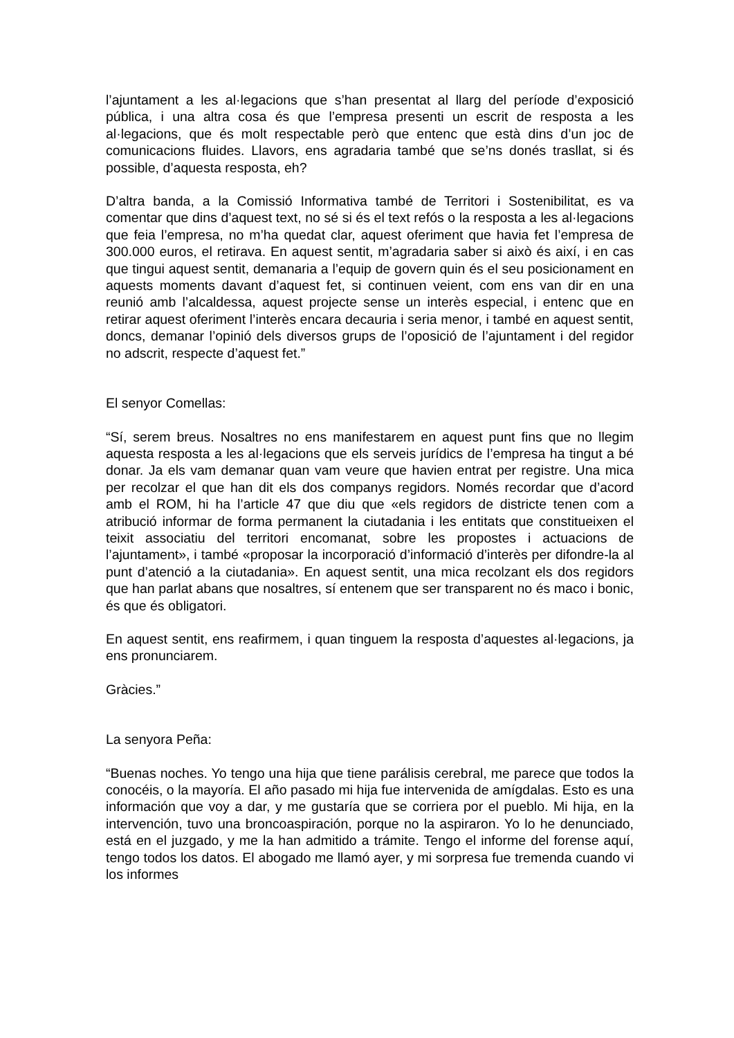l’ajuntament a les al·legacions que s’han presentat al llarg del període d’exposició pública, i una altra cosa és que l’empresa presenti un escrit de resposta a les al·legacions, que és molt respectable però que entenc que està dins d’un joc de comunicacions fluides. Llavors, ens agradaria també que se’ns donés trasllat, si és possible, d’aquesta resposta, eh?
D’altra banda, a la Comissió Informativa també de Territori i Sostenibilitat, es va comentar que dins d’aquest text, no sé si és el text refós o la resposta a les al·legacions que feia l’empresa, no m’ha quedat clar, aquest oferiment que havia fet l’empresa de 300.000 euros, el retirava. En aquest sentit, m’agradaria saber si això és així, i en cas que tingui aquest sentit, demanaria a l’equip de govern quin és el seu posicionament en aquests moments davant d’aquest fet, si continuen veient, com ens van dir en una reunió amb l’alcaldessa, aquest projecte sense un interès especial, i entenc que en retirar aquest oferiment l’interès encara decauria i seria menor, i també en aquest sentit, doncs, demanar l’opinió dels diversos grups de l’oposició de l’ajuntament i del regidor no adscrit, respecte d’aquest fet.”
El senyor Comellas:
“Sí, serem breus. Nosaltres no ens manifestarem en aquest punt fins que no llegim aquesta resposta a les al·legacions que els serveis jurídics de l’empresa ha tingut a bé donar. Ja els vam demanar quan vam veure que havien entrat per registre. Una mica per recolzar el que han dit els dos companys regidors. Només recordar que d’acord amb el ROM, hi ha l’article 47 que diu que «els regidors de districte tenen com a atribució informar de forma permanent la ciutadania i les entitats que constitueixen el teixit associatiu del territori encomanat, sobre les propostes i actuacions de l’ajuntament», i també «proposar la incorporació d’informació d’interès per difondre-la al punt d’atenció a la ciutadania». En aquest sentit, una mica recolzant els dos regidors que han parlat abans que nosaltres, sí entenem que ser transparent no és maco i bonic, és que és obligatori.
En aquest sentit, ens reafirmem, i quan tinguem la resposta d’aquestes al·legacions, ja ens pronunciarem.
Gràcies.”
La senyora Peña:
“Buenas noches. Yo tengo una hija que tiene parálisis cerebral, me parece que todos la conocéis, o la mayoría. El año pasado mi hija fue intervenida de amígdalas. Esto es una información que voy a dar, y me gustaría que se corriera por el pueblo. Mi hija, en la intervención, tuvo una broncoaspiración, porque no la aspiraron. Yo lo he denunciado, está en el juzgado, y me la han admitido a trámite. Tengo el informe del forense aquí, tengo todos los datos. El abogado me llamó ayer, y mi sorpresa fue tremenda cuando vi los informes